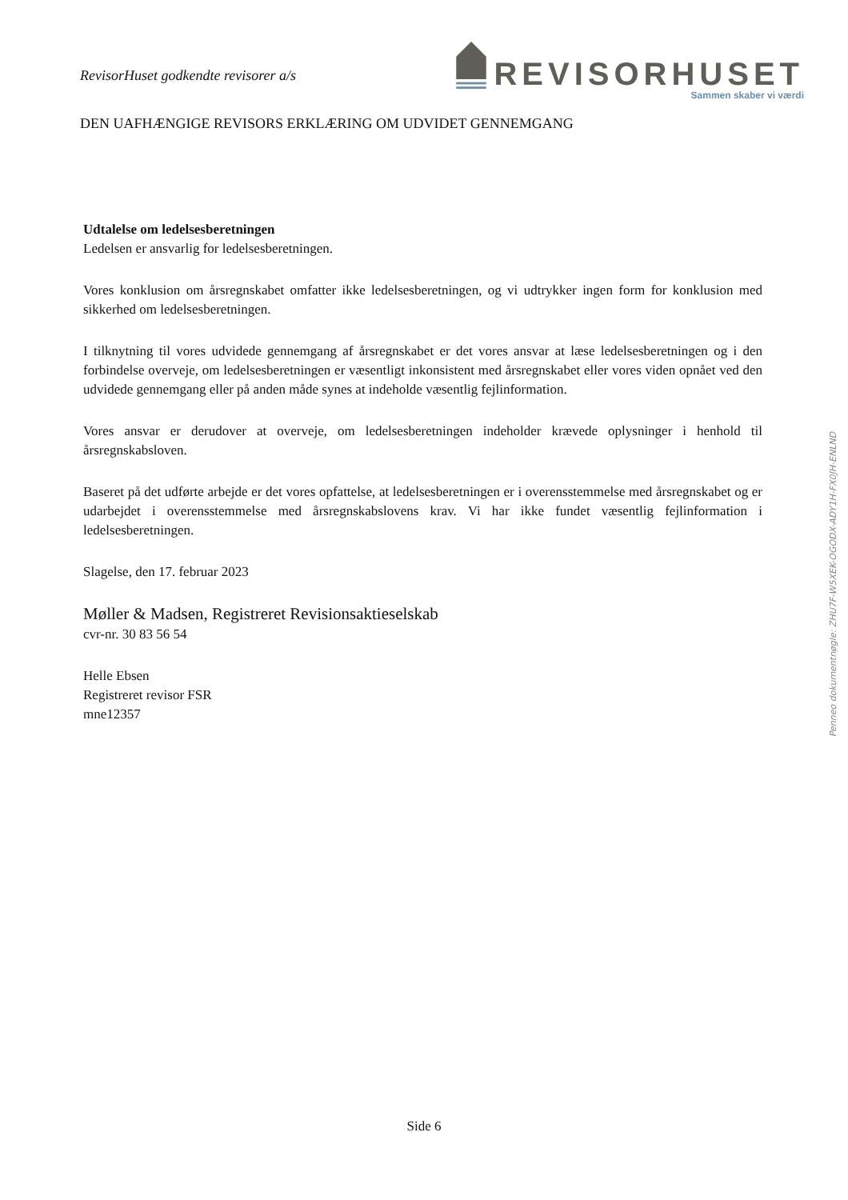RevisorHuset godkendte revisorer a/s
REVISORHUSET
Sammen skaber vi værdi
DEN UAFHÆNGIGE REVISORS ERKLÆRING OM UDVIDET GENNEMGANG
Udtalelse om ledelsesberetningen
Ledelsen er ansvarlig for ledelsesberetningen.
Vores konklusion om årsregnskabet omfatter ikke ledelsesberetningen, og vi udtrykker ingen form for konklusion med sikkerhed om ledelsesberetningen.
I tilknytning til vores udvidede gennemgang af årsregnskabet er det vores ansvar at læse ledelsesberetningen og i den forbindelse overveje, om ledelsesberetningen er væsentligt inkonsistent med årsregnskabet eller vores viden opnået ved den udvidede gennemgang eller på anden måde synes at indeholde væsentlig fejlinformation.
Vores ansvar er derudover at overveje, om ledelsesberetningen indeholder krævede oplysninger i henhold til årsregnskabsloven.
Baseret på det udførte arbejde er det vores opfattelse, at ledelsesberetningen er i overensstemmelse med årsregnskabet og er udarbejdet i overensstemmelse med årsregnskabslovens krav. Vi har ikke fundet væsentlig fejlinformation i ledelsesberetningen.
Slagelse, den 17. februar 2023
Møller & Madsen, Registreret Revisionsaktieselskab
cvr-nr. 30 83 56 54
Helle Ebsen
Registreret revisor FSR
mne12357
Penneo dokumentnøgle: ZHU7F-W5XEK-OGODX-ADY1H-FX0JH-ENLND
Side 6